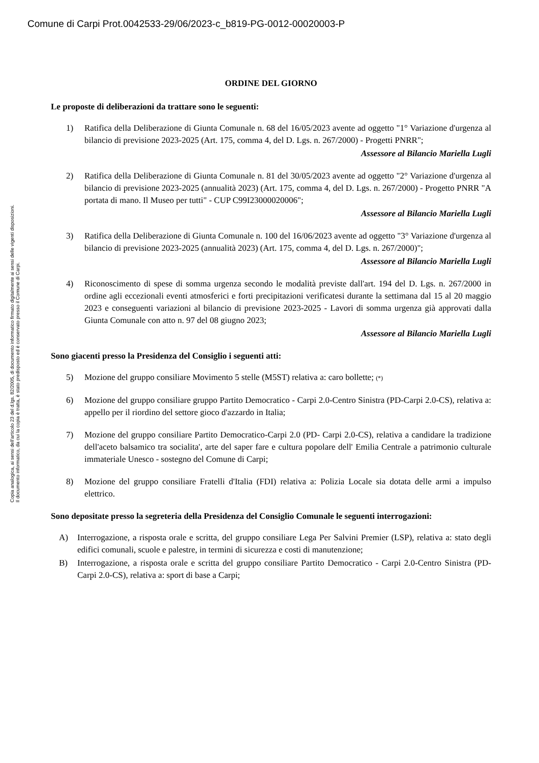Comune di Carpi Prot.0042533-29/06/2023-c_b819-PG-0012-00020003-P
Copia analogica, ai sensi dell'articolo 23 del d.lgs. 82/2005, di documento informatico firmato digitalmente ai sensi delle vigenti disposizioni.
Il documento informatico, da cui la copia è tratta, è stato predisposto ed è conservato presso il Comune di Carpi.
ORDINE DEL GIORNO
Le proposte di deliberazioni da trattare sono le seguenti:
1) Ratifica della Deliberazione di Giunta Comunale n. 68 del 16/05/2023 avente ad oggetto "1° Variazione d'urgenza al bilancio di previsione 2023-2025 (Art. 175, comma 4, del D. Lgs. n. 267/2000) - Progetti PNRR";
Assessore al Bilancio Mariella Lugli
2) Ratifica della Deliberazione di Giunta Comunale n. 81 del 30/05/2023 avente ad oggetto "2° Variazione d'urgenza al bilancio di previsione 2023-2025 (annualità 2023) (Art. 175, comma 4, del D. Lgs. n. 267/2000) - Progetto PNRR "A portata di mano. Il Museo per tutti" - CUP C99I23000020006";
Assessore al Bilancio Mariella Lugli
3) Ratifica della Deliberazione di Giunta Comunale n. 100 del 16/06/2023 avente ad oggetto "3° Variazione d'urgenza al bilancio di previsione 2023-2025 (annualità 2023) (Art. 175, comma 4, del D. Lgs. n. 267/2000)";
Assessore al Bilancio Mariella Lugli
4) Riconoscimento di spese di somma urgenza secondo le modalità previste dall'art. 194 del D. Lgs. n. 267/2000 in ordine agli eccezionali eventi atmosferici e forti precipitazioni verificatesi durante la settimana dal 15 al 20 maggio 2023 e conseguenti variazioni al bilancio di previsione 2023-2025 - Lavori di somma urgenza già approvati dalla Giunta Comunale con atto n. 97 del 08 giugno 2023;
Assessore al Bilancio Mariella Lugli
Sono giacenti presso la Presidenza del Consiglio i seguenti atti:
5) Mozione del gruppo consiliare Movimento 5 stelle (M5ST) relativa a: caro bollette; (*)
6) Mozione del gruppo consiliare gruppo Partito Democratico - Carpi 2.0-Centro Sinistra (PD-Carpi 2.0-CS), relativa a: appello per il riordino del settore gioco d'azzardo in Italia;
7) Mozione del gruppo consiliare Partito Democratico-Carpi 2.0 (PD- Carpi 2.0-CS), relativa a candidare la tradizione dell'aceto balsamico tra socialita', arte del saper fare e cultura popolare dell' Emilia Centrale a patrimonio culturale immateriale Unesco - sostegno del Comune di Carpi;
8) Mozione del gruppo consiliare Fratelli d'Italia (FDI) relativa a: Polizia Locale sia dotata delle armi a impulso elettrico.
Sono depositate presso la segreteria della Presidenza del Consiglio Comunale le seguenti interrogazioni:
A) Interrogazione, a risposta orale e scritta, del gruppo consiliare Lega Per Salvini Premier (LSP), relativa a: stato degli edifici comunali, scuole e palestre, in termini di sicurezza e costi di manutenzione;
B) Interrogazione, a risposta orale e scritta del gruppo consiliare Partito Democratico - Carpi 2.0-Centro Sinistra (PD- Carpi 2.0-CS), relativa a: sport di base a Carpi;